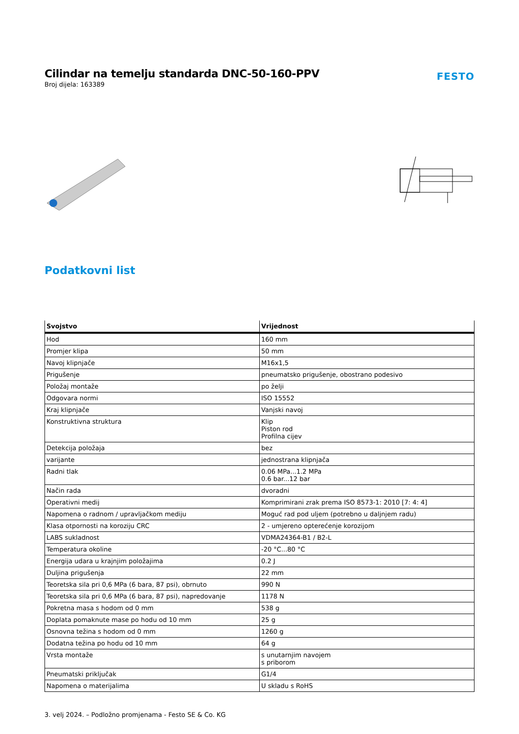Cilindar na temelju standarda DNC-50-160-PPV
Broj dijela: 163389
FESTO
Podatkovni list
| Svojstvo | Vrijednost |
| --- | --- |
| Hod | 160 mm |
| Promjer klipa | 50 mm |
| Navoj klipnjače | M16x1,5 |
| Prigušenje | pneumatsko prigušenje, obostrano podesivo |
| Položaj montaže | po želji |
| Odgovara normi | ISO 15552 |
| Kraj klipnjače | Vanjski navoj |
| Konstruktivna struktura | Klip Piston rod Profilna cijev |
| Detekcija položaja | bez |
| varijante | jednostrana klipnjača |
| Radni tlak | 0.06 MPa...1.2 MPa 0.6 bar...12 bar |
| Način rada | dvoradni |
| Operativni medij | Komprimirani zrak prema ISO 8573-1: 2010 [7: 4: 4] |
| Napomena o radnom / upravljačkom mediju | Moguć rad pod uljem (potrebno u daljnjem radu) |
| Klasa otpornosti na koroziju CRC | 2 - umjereno opterećenje korozijom |
| LABS sukladnost | VDMA24364-B1 / B2-L |
| Temperatura okoline | -20 °C...80 °C |
| Energija udara u krajnjim položajima | 0.2 J |
| Duljina prigušenja | 22 mm |
| Teoretska sila pri 0,6 MPa (6 bara, 87 psi), obrnuto | 990 N |
| Teoretska sila pri 0,6 MPa (6 bara, 87 psi), napredovanje | 1178 N |
| Pokretna masa s hodom od 0 mm | 538 g |
| Doplata pomaknute mase po hodu od 10 mm | 25 g |
| Osnovna težina s hodom od 0 mm | 1260 g |
| Dodatna težina po hodu od 10 mm | 64 g |
| Vrsta montaže | s unutarnjim navojem s priborom |
| Pneumatski priključak | G1/4 |
| Napomena o materijalima | U skladu s RoHS |
3. velj 2024. – Podložno promjenama - Festo SE & Co. KG